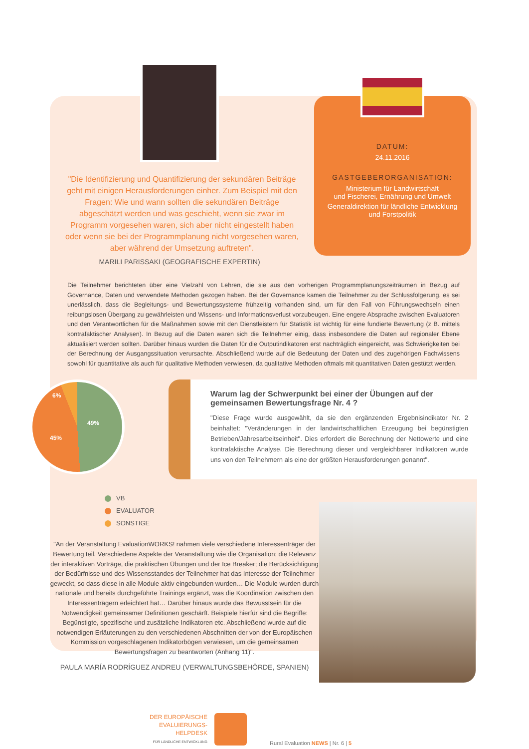"Die Identifizierung und Quantifizierung der sekundären Beiträge geht mit einigen Herausforderungen einher. Zum Beispiel mit den Fragen: Wie und wann sollten die sekundären Beiträge abgeschätzt werden und was geschieht, wenn sie zwar im Programm vorgesehen waren, sich aber nicht eingestellt haben oder wenn sie bei der Programmplanung nicht vorgesehen waren, aber während der Umsetzung auftreten".
MARILI PARISSAKI (GEOGRAFISCHE EXPERTIN)
DATUM:
24.11.2016
GASTGEBERORGANISATION:
Ministerium für Landwirtschaft
und Fischerei, Ernährung und Umwelt
Generaldirektion für ländliche Entwicklung
und Forstpolitik
Die Teilnehmer berichteten über eine Vielzahl von Lehren, die sie aus den vorherigen Programmplanungszeiträumen in Bezug auf Governance, Daten und verwendete Methoden gezogen haben. Bei der Governance kamen die Teilnehmer zu der Schlussfolgerung, es sei unerlässlich, dass die Begleitungs- und Bewertungssysteme frühzeitig vorhanden sind, um für den Fall von Führungswechseln einen reibungslosen Übergang zu gewährleisten und Wissens- und Informationsverlust vorzubeugen. Eine engere Absprache zwischen Evaluatoren und den Verantwortlichen für die Maßnahmen sowie mit den Dienstleistern für Statistik ist wichtig für eine fundierte Bewertung (z B. mittels kontrafaktischer Analysen). In Bezug auf die Daten waren sich die Teilnehmer einig, dass insbesondere die Daten auf regionaler Ebene aktualisiert werden sollten. Darüber hinaus wurden die Daten für die Outputindikatoren erst nachträglich eingereicht, was Schwierigkeiten bei der Berechnung der Ausgangssituation verursachte. Abschließend wurde auf die Bedeutung der Daten und des zugehörigen Fachwissens sowohl für quantitative als auch für qualitative Methoden verwiesen, da qualitative Methoden oftmals mit quantitativen Daten gestützt werden.
6%
49%
45%
Warum lag der Schwerpunkt bei einer der Übungen auf der gemeinsamen Bewertungsfrage Nr. 4 ?
"Diese Frage wurde ausgewählt, da sie den ergänzenden Ergebnisindikator Nr. 2 beinhaltet: "Veränderungen in der landwirtschaftlichen Erzeugung bei begünstigten Betrieben/Jahresarbeitseinheit". Dies erfordert die Berechnung der Nettowerte und eine kontrafaktische Analyse. Die Berechnung dieser und vergleichbarer Indikatoren wurde uns von den Teilnehmern als eine der größten Herausforderungen genannt".
VB
EVALUATOR
SONSTIGE
"An der Veranstaltung EvaluationWORKS! nahmen viele verschiedene Interessenträger der Bewertung teil. Verschiedene Aspekte der Veranstaltung wie die Organisation; die Relevanz der interaktiven Vorträge, die praktischen Übungen und der Ice Breaker; die Berücksichtigung der Bedürfnisse und des Wissensstandes der Teilnehmer hat das Interesse der Teilnehmer geweckt, so dass diese in alle Module aktiv eingebunden wurden… Die Module wurden durch nationale und bereits durchgeführte Trainings ergänzt, was die Koordination zwischen den Interessenträgern erleichtert hat… Darüber hinaus wurde das Bewusstsein für die Notwendigkeit gemeinsamer Definitionen geschärft. Beispiele hierfür sind die Begriffe: Begünstigte, spezifische und zusätzliche Indikatoren etc. Abschließend wurde auf die notwendigen Erläuterungen zu den verschiedenen Abschnitten der von der Europäischen Kommission vorgeschlagenen Indikatorbögen verwiesen, um die gemeinsamen Bewertungsfragen zu beantworten (Anhang 11)".
PAULA MARÍA RODRÍGUEZ ANDREU (VERWALTUNGSBEHÖRDE, SPANIEN)
DER EUROPÄISCHE
EVALUIERUNGS-
HELPDESK
FÜR LÄNDLICHE ENTWICKLUNG
Rural Evaluation NEWS | Nr. 6 | 5